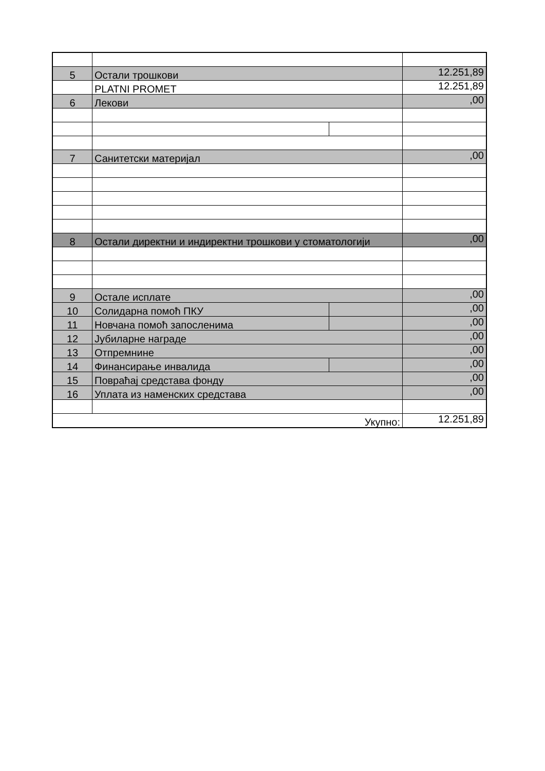| 5 | Остали трошкови | | 12.251,89 |
| | PLATNI PROMET | | 12.251,89 |
| 6 | Лекови | | ,00 |
| 7 | Санитетски материјал | | ,00 |
| 8 | Остали директни и индиректни трошкови у стоматологији | | ,00 |
| 9 | Остале исплате | | ,00 |
| 10 | Солидарна помоћ ПКУ | | ,00 |
| 11 | Новчана помоћ запосленима | | ,00 |
| 12 | Јубиларне награде | | ,00 |
| 13 | Отпремнине | | ,00 |
| 14 | Финансирање инвалида | | ,00 |
| 15 | Повраћај средстава фонду | | ,00 |
| 16 | Уплата из наменских средстава | | ,00 |
| Укупно: | | | 12.251,89 |